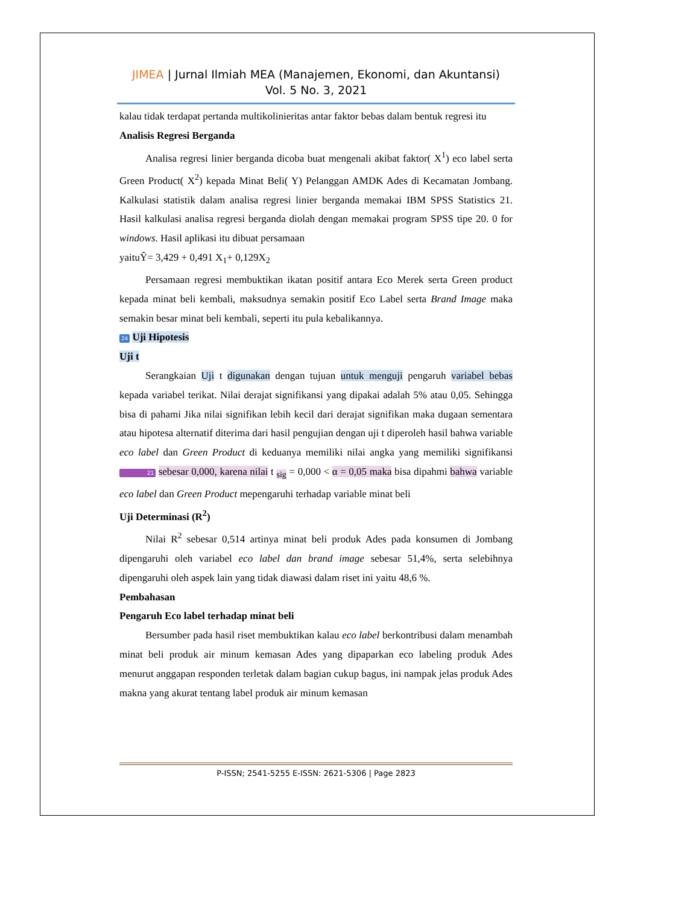JIMEA | Jurnal Ilmiah MEA (Manajemen, Ekonomi, dan Akuntansi)
Vol. 5 No. 3, 2021
kalau tidak terdapat pertanda multikolinieritas antar faktor bebas dalam bentuk regresi itu
Analisis Regresi Berganda
Analisa regresi linier berganda dicoba buat mengenali akibat faktor( X<sup>1</sup>) eco label serta Green Product( X<sup>2</sup>) kepada Minat Beli( Y) Pelanggan AMDK Ades di Kecamatan Jombang. Kalkulasi statistik dalam analisa regresi linier berganda memakai IBM SPSS Statistics 21. Hasil kalkulasi analisa regresi berganda diolah dengan memakai program SPSS tipe 20. 0 for windows. Hasil aplikasi itu dibuat persamaan
yaituŶ= 3,429 + 0,491 X<sub>1</sub>+ 0,129X<sub>2</sub>
Persamaan regresi membuktikan ikatan positif antara Eco Merek serta Green product kepada minat beli kembali, maksudnya semakin positif Eco Label serta Brand Image maka semakin besar minat beli kembali, seperti itu pula kebalikannya.
24 Uji Hipotesis
Uji t
Serangkaian Uji t digunakan dengan tujuan untuk menguji pengaruh variabel bebas kepada variabel terikat. Nilai derajat signifikansi yang dipakai adalah 5% atau 0,05. Sehingga bisa di pahami Jika nilai signifikan lebih kecil dari derajat signifikan maka dugaan sementara atau hipotesa alternatif diterima dari hasil pengujian dengan uji t diperoleh hasil bahwa variable eco label dan Green Product di keduanya memiliki nilai angka yang memiliki signifikansi 21 sebesar 0,000, karena nilai t <sub>sig</sub> = 0,000 < α = 0,05 maka bisa dipahmi bahwa variable eco label dan Green Product mepengaruhi terhadap variable minat beli
Uji Determinasi (R<sup>2</sup>)
Nilai R<sup>2</sup> sebesar 0,514 artinya minat beli produk Ades pada konsumen di Jombang dipengaruhi oleh variabel eco label dan brand image sebesar 51,4%, serta selebihnya dipengaruhi oleh aspek lain yang tidak diawasi dalam riset ini yaitu 48,6 %.
Pembahasan
Pengaruh Eco label terhadap minat beli
Bersumber pada hasil riset membuktikan kalau eco label berkontribusi dalam menambah minat beli produk air minum kemasan Ades yang dipaparkan eco labeling produk Ades menurut anggapan responden terletak dalam bagian cukup bagus, ini nampak jelas produk Ades makna yang akurat tentang label produk air minum kemasan
P-ISSN; 2541-5255 E-ISSN: 2621-5306 | Page 2823